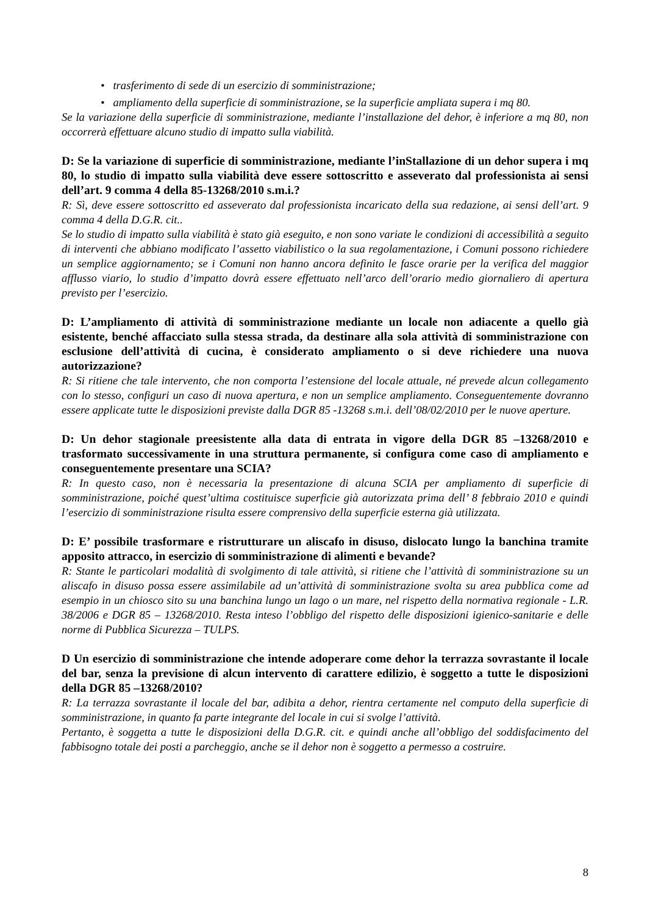• trasferimento di sede di un esercizio di somministrazione;
• ampliamento della superficie di somministrazione, se la superficie ampliata supera i mq 80.
Se la variazione della superficie di somministrazione, mediante l’installazione del dehor, è inferiore a mq 80, non occorrerà effettuare alcuno studio di impatto sulla viabilità.
D: Se la variazione di superficie di somministrazione, mediante l’inStallazione di un dehor supera i mq 80, lo studio di impatto sulla viabilità deve essere sottoscritto e asseverato dal professionista ai sensi dell’art. 9 comma 4 della 85-13268/2010 s.m.i.?
R: Sì, deve essere sottoscritto ed asseverato dal professionista incaricato della sua redazione, ai sensi dell’art. 9 comma 4 della D.G.R. cit..
Se lo studio di impatto sulla viabilità è stato già eseguito, e non sono variate le condizioni di accessibilità a seguito di interventi che abbiano modificato l’assetto viabilistico o la sua regolamentazione, i Comuni possono richiedere un semplice aggiornamento; se i Comuni non hanno ancora definito le fasce orarie per la verifica del maggior afflusso viario, lo studio d’impatto dovrà essere effettuato nell’arco dell’orario medio giornaliero di apertura previsto per l’esercizio.
D: L’ampliamento di attività di somministrazione mediante un locale non adiacente a quello già esistente, benché affacciato sulla stessa strada, da destinare alla sola attività di somministrazione con esclusione dell’attività di cucina, è considerato ampliamento o si deve richiedere una nuova autorizzazione?
R: Si ritiene che tale intervento, che non comporta l’estensione del locale attuale, né prevede alcun collegamento con lo stesso, configuri un caso di nuova apertura, e non un semplice ampliamento. Conseguentemente dovranno essere applicate tutte le disposizioni previste dalla DGR 85 -13268 s.m.i. dell’08/02/2010 per le nuove aperture.
D: Un dehor stagionale preesistente alla data di entrata in vigore della DGR 85 –13268/2010 e trasformato successivamente in una struttura permanente, si configura come caso di ampliamento e conseguentemente presentare una SCIA?
R: In questo caso, non è necessaria la presentazione di alcuna SCIA per ampliamento di superficie di somministrazione, poiché quest’ultima costituisce superficie già autorizzata prima dell’ 8 febbraio 2010 e quindi l’esercizio di somministrazione risulta essere comprensivo della superficie esterna già utilizzata.
D: E’ possibile trasformare e ristrutturare un aliscafo in disuso, dislocato lungo la banchina tramite apposito attracco, in esercizio di somministrazione di alimenti e bevande?
R: Stante le particolari modalità di svolgimento di tale attività, si ritiene che l’attività di somministrazione su un aliscafo in disuso possa essere assimilabile ad un’attività di somministrazione svolta su area pubblica come ad esempio in un chiosco sito su una banchina lungo un lago o un mare, nel rispetto della normativa regionale - L.R. 38/2006 e DGR 85 – 13268/2010. Resta inteso l’obbligo del rispetto delle disposizioni igienico-sanitarie e delle norme di Pubblica Sicurezza – TULPS.
D Un esercizio di somministrazione che intende adoperare come dehor la terrazza sovrastante il locale del bar, senza la previsione di alcun intervento di carattere edilizio, è soggetto a tutte le disposizioni della DGR 85 –13268/2010?
R: La terrazza sovrastante il locale del bar, adibita a dehor, rientra certamente nel computo della superficie di somministrazione, in quanto fa parte integrante del locale in cui si svolge l’attività.
Pertanto, è soggetta a tutte le disposizioni della D.G.R. cit. e quindi anche all’obbligo del soddisfacimento del fabbisogno totale dei posti a parcheggio, anche se il dehor non è soggetto a permesso a costruire.
8